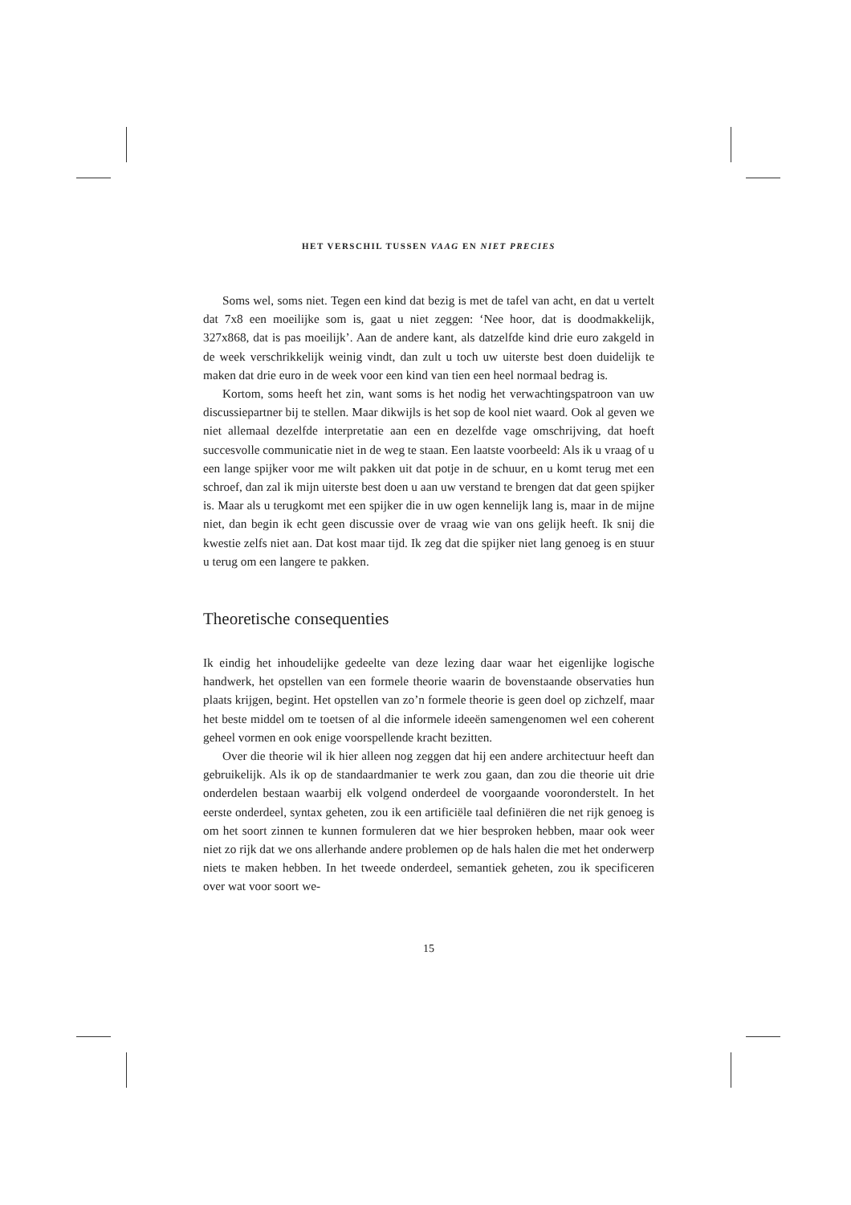HET VERSCHIL TUSSEN VAAG EN NIET PRECIES
Soms wel, soms niet. Tegen een kind dat bezig is met de tafel van acht, en dat u vertelt dat 7x8 een moeilijke som is, gaat u niet zeggen: ‘Nee hoor, dat is doodmakkelijk, 327x868, dat is pas moeilijk’. Aan de andere kant, als datzelfde kind drie euro zakgeld in de week verschrikkelijk weinig vindt, dan zult u toch uw uiterste best doen duidelijk te maken dat drie euro in de week voor een kind van tien een heel normaal bedrag is.
Kortom, soms heeft het zin, want soms is het nodig het verwachtingspatroon van uw discussiepartner bij te stellen. Maar dikwijls is het sop de kool niet waard. Ook al geven we niet allemaal dezelfde interpretatie aan een en dezelfde vage omschrijving, dat hoeft succesvolle communicatie niet in de weg te staan. Een laatste voorbeeld: Als ik u vraag of u een lange spijker voor me wilt pakken uit dat potje in de schuur, en u komt terug met een schroef, dan zal ik mijn uiterste best doen u aan uw verstand te brengen dat dat geen spijker is. Maar als u terugkomt met een spijker die in uw ogen kennelijk lang is, maar in de mijne niet, dan begin ik echt geen discussie over de vraag wie van ons gelijk heeft. Ik snij die kwestie zelfs niet aan. Dat kost maar tijd. Ik zeg dat die spijker niet lang genoeg is en stuur u terug om een langere te pakken.
Theoretische consequenties
Ik eindig het inhoudelijke gedeelte van deze lezing daar waar het eigenlijke logische handwerk, het opstellen van een formele theorie waarin de bovenstaande observaties hun plaats krijgen, begint. Het opstellen van zo’n formele theorie is geen doel op zichzelf, maar het beste middel om te toetsen of al die informele ideeën samengenomen wel een coherent geheel vormen en ook enige voorspellende kracht bezitten.
Over die theorie wil ik hier alleen nog zeggen dat hij een andere architectuur heeft dan gebruikelijk. Als ik op de standaardmanier te werk zou gaan, dan zou die theorie uit drie onderdelen bestaan waarbij elk volgend onderdeel de voorgaande vooronderstelt. In het eerste onderdeel, syntax geheten, zou ik een artificiële taal definiëren die net rijk genoeg is om het soort zinnen te kunnen formuleren dat we hier besproken hebben, maar ook weer niet zo rijk dat we ons allerhande andere problemen op de hals halen die met het onderwerp niets te maken hebben. In het tweede onderdeel, semantiek geheten, zou ik specificeren over wat voor soort we-
15